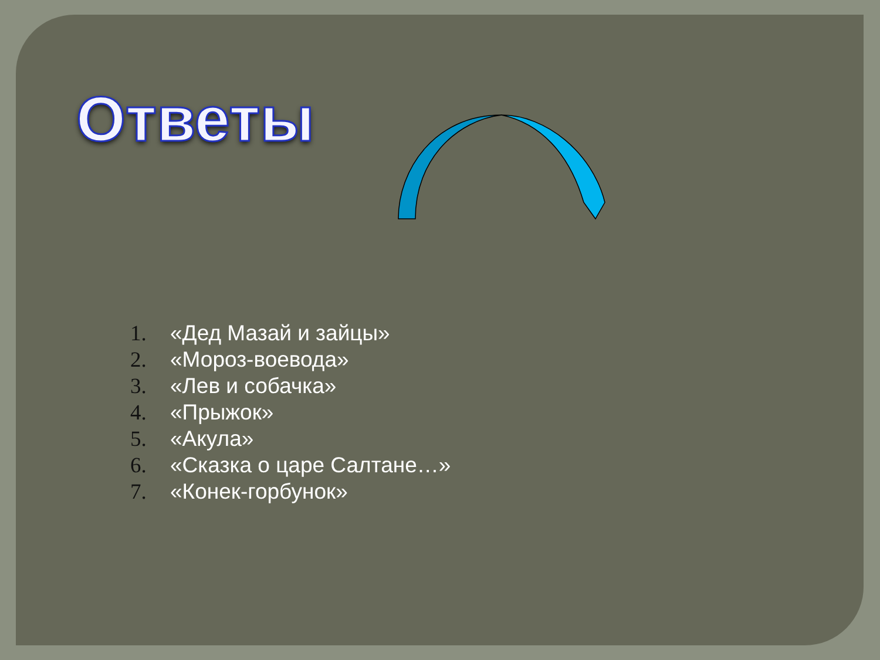Ответы
1. «Дед Мазай и зайцы»
2. «Мороз-воевода»
3. «Лев и собачка»
4. «Прыжок»
5. «Акула»
6. «Сказка о царе Салтане…»
7. «Конек-горбунок»